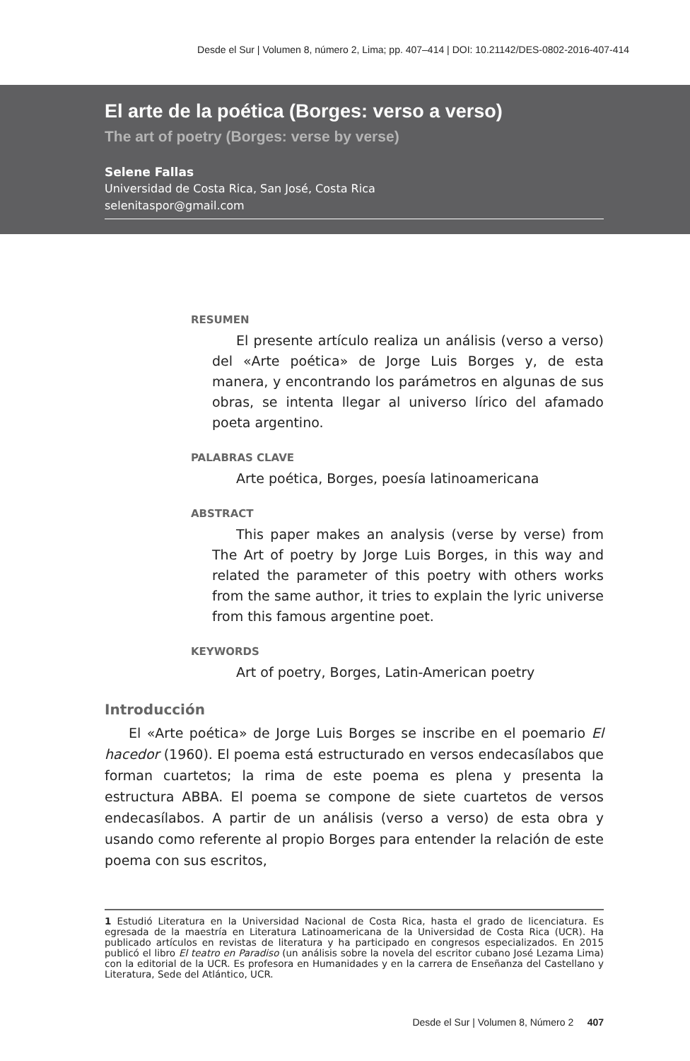Desde el Sur | Volumen 8, número 2, Lima; pp. 407–414 | DOI: 10.21142/DES-0802-2016-407-414
El arte de la poética (Borges: verso a verso)
The art of poetry (Borges: verse by verse)
Selene Fallas
Universidad de Costa Rica, San José, Costa Rica
selenitaspor@gmail.com
RESUMEN
El presente artículo realiza un análisis (verso a verso) del «Arte poética» de Jorge Luis Borges y, de esta manera, y encontrando los parámetros en algunas de sus obras, se intenta llegar al universo lírico del afamado poeta argentino.
PALABRAS CLAVE
Arte poética, Borges, poesía latinoamericana
ABSTRACT
This paper makes an analysis (verse by verse) from The Art of poetry by Jorge Luis Borges, in this way and related the parameter of this poetry with others works from the same author, it tries to explain the lyric universe from this famous argentine poet.
KEYWORDS
Art of poetry, Borges, Latin-American poetry
Introducción
El «Arte poética» de Jorge Luis Borges se inscribe en el poemario El hacedor (1960). El poema está estructurado en versos endecasílabos que forman cuartetos; la rima de este poema es plena y presenta la estructura ABBA. El poema se compone de siete cuartetos de versos endecasílabos. A partir de un análisis (verso a verso) de esta obra y usando como referente al propio Borges para entender la relación de este poema con sus escritos,
1 Estudió Literatura en la Universidad Nacional de Costa Rica, hasta el grado de licenciatura. Es egresada de la maestría en Literatura Latinoamericana de la Universidad de Costa Rica (UCR). Ha publicado artículos en revistas de literatura y ha participado en congresos especializados. En 2015 publicó el libro El teatro en Paradiso (un análisis sobre la novela del escritor cubano José Lezama Lima) con la editorial de la UCR. Es profesora en Humanidades y en la carrera de Enseñanza del Castellano y Literatura, Sede del Atlántico, UCR.
Desde el Sur | Volumen 8, Número 2 407